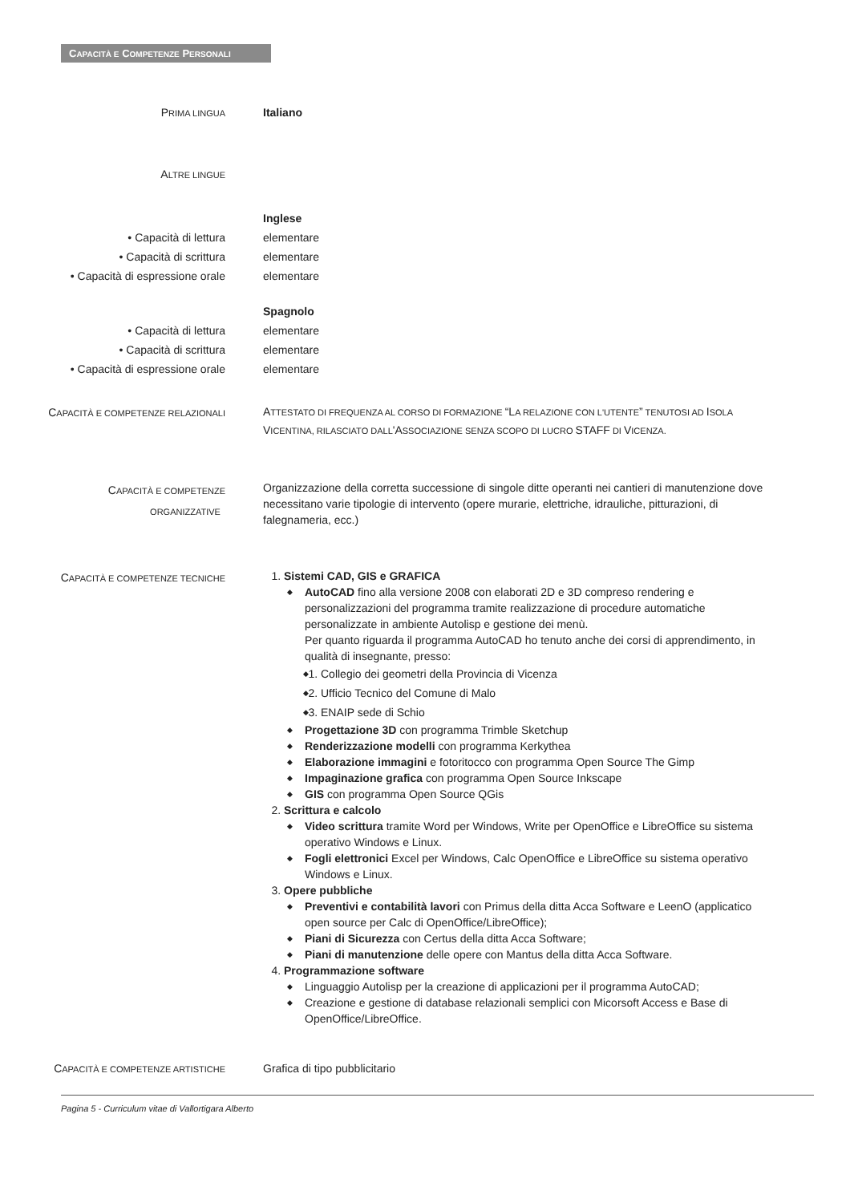CAPACITÀ E COMPETENZE PERSONALI
PRIMA LINGUA
Italiano
ALTRE LINGUE
• Capacità di lettura
• Capacità di scrittura
• Capacità di espressione orale
Inglese
elementare
elementare
elementare
• Capacità di lettura
• Capacità di scrittura
• Capacità di espressione orale
Spagnolo
elementare
elementare
elementare
CAPACITÀ E COMPETENZE RELAZIONALI
ATTESTATO DI FREQUENZA AL CORSO DI FORMAZIONE “LA RELAZIONE CON L'UTENTE” TENUTOSI AD ISOLA VICENTINA, RILASCIATO DALL'ASSOCIAZIONE SENZA SCOPO DI LUCRO STAFF DI VICENZA.
CAPACITÀ E COMPETENZE
ORGANIZZATIVE
Organizzazione della corretta successione di singole ditte operanti nei cantieri di manutenzione dove necessitano varie tipologie di intervento (opere murarie, elettriche, idrauliche, pitturazioni, di falegnameria, ecc.)
CAPACITÀ E COMPETENZE TECNICHE
1. Sistemi CAD, GIS e GRAFICA
AutoCAD fino alla versione 2008 con elaborati 2D e 3D compreso rendering e personalizzazioni del programma tramite realizzazione di procedure automatiche personalizzate in ambiente Autolisp e gestione dei menù.
Per quanto riguarda il programma AutoCAD ho tenuto anche dei corsi di apprendimento, in qualità di insegnante, presso:
1. Collegio dei geometri della Provincia di Vicenza
2. Ufficio Tecnico del Comune di Malo
3. ENAIP sede di Schio
Progettazione 3D con programma Trimble Sketchup
Renderizzazione modelli con programma Kerkythea
Elaborazione immagini e fotoritocco con programma Open Source The Gimp
Impaginazione grafica con programma Open Source Inkscape
GIS con programma Open Source QGis
2. Scrittura e calcolo
Video scrittura tramite Word per Windows, Write per OpenOffice e LibreOffice su sistema operativo Windows e Linux.
Fogli elettronici Excel per Windows, Calc OpenOffice e LibreOffice su sistema operativo Windows e Linux.
3. Opere pubbliche
Preventivi e contabilità lavori con Primus della ditta Acca Software e LeenO (applicatico open source per Calc di OpenOffice/LibreOffice);
Piani di Sicurezza con Certus della ditta Acca Software;
Piani di manutenzione delle opere con Mantus della ditta Acca Software.
4. Programmazione software
Linguaggio Autolisp per la creazione di applicazioni per il programma AutoCAD;
Creazione e gestione di database relazionali semplici con Micorsoft Access e Base di OpenOffice/LibreOffice.
CAPACITÀ E COMPETENZE ARTISTICHE
Grafica di tipo pubblicitario
Pagina 5 - Curriculum vitae di Vallortigara Alberto